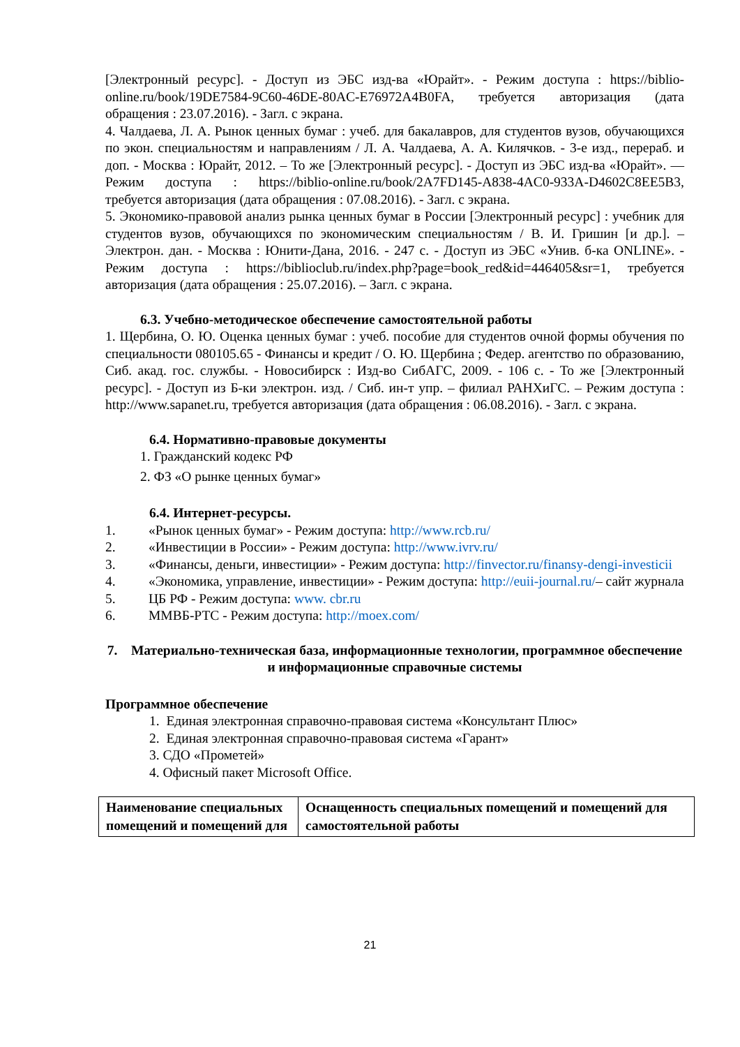[Электронный ресурс]. - Доступ из ЭБС изд-ва «Юрайт». - Режим доступа : https://biblio-online.ru/book/19DE7584-9C60-46DE-80AC-E76972A4B0FA, требуется авторизация (дата обращения : 23.07.2016). - Загл. с экрана.
4. Чалдаева, Л. А. Рынок ценных бумаг : учеб. для бакалавров, для студентов вузов, обучающихся по экон. специальностям и направлениям / Л. А. Чалдаева, А. А. Килячков. - 3-е изд., перераб. и доп. - Москва : Юрайт, 2012. – То же [Электронный ресурс]. - Доступ из ЭБС изд-ва «Юрайт». — Режим доступа : https://biblio-online.ru/book/2A7FD145-A838-4AC0-933A-D4602C8EE5B3, требуется авторизация (дата обращения : 07.08.2016). - Загл. с экрана.
5. Экономико-правовой анализ рынка ценных бумаг в России [Электронный ресурс] : учебник для студентов вузов, обучающихся по экономическим специальностям / В. И. Гришин [и др.]. – Электрон. дан. - Москва : Юнити-Дана, 2016. - 247 с. - Доступ из ЭБС «Унив. б-ка ONLINE». - Режим доступа : https://biblioclub.ru/index.php?page=book_red&id=446405&sr=1, требуется авторизация (дата обращения : 25.07.2016). – Загл. с экрана.
6.3. Учебно-методическое обеспечение самостоятельной работы
1. Щербина, О. Ю. Оценка ценных бумаг : учеб. пособие для студентов очной формы обучения по специальности 080105.65 - Финансы и кредит / О. Ю. Щербина ; Федер. агентство по образованию, Сиб. акад. гос. службы. - Новосибирск : Изд-во СибАГС, 2009. - 106 с. - То же [Электронный ресурс]. - Доступ из Б-ки электрон. изд. / Сиб. ин-т упр. – филиал РАНХиГС. – Режим доступа : http://www.sapanet.ru, требуется авторизация (дата обращения : 06.08.2016). - Загл. с экрана.
6.4. Нормативно-правовые документы
1. Гражданский кодекс РФ
2. ФЗ «О рынке ценных бумаг»
6.4. Интернет-ресурсы.
1. «Рынок ценных бумаг» - Режим доступа: http://www.rcb.ru/
2. «Инвестиции в России» - Режим доступа: http://www.ivrv.ru/
3. «Финансы, деньги, инвестиции» - Режим доступа: http://finvector.ru/finansy-dengi-investicii
4. «Экономика, управление, инвестиции» - Режим доступа: http://euii-journal.ru/– сайт журнала
5. ЦБ РФ - Режим доступа: www. cbr.ru
6. ММВБ-РТС - Режим доступа: http://moex.com/
7. Материально-техническая база, информационные технологии, программное обеспечение и информационные справочные системы
Программное обеспечение
1. Единая электронная справочно-правовая система «Консультант Плюс»
2. Единая электронная справочно-правовая система «Гарант»
3. СДО «Прометей»
4. Офисный пакет Microsoft Office.
| Наименование специальных помещений и помещений для | Оснащенность специальных помещений и помещений для самостоятельной работы |
21